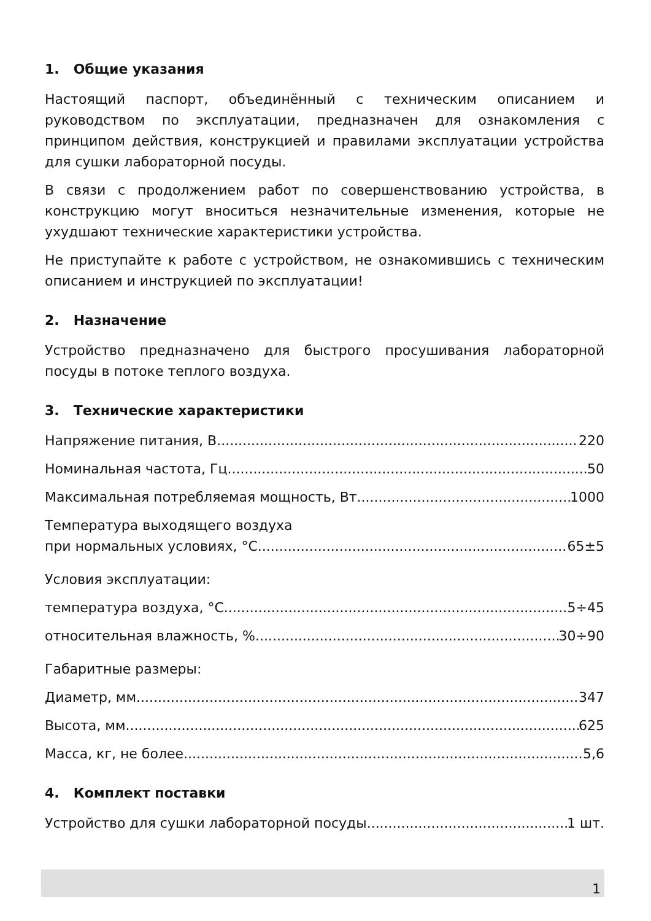1. Общие указания
Настоящий паспорт, объединённый с техническим описанием и руководством по эксплуатации, предназначен для ознакомления с принципом действия, конструкцией и правилами эксплуатации устройства для сушки лабораторной посуды.
В связи с продолжением работ по совершенствованию устройства, в конструкцию могут вноситься незначительные изменения, которые не ухудшают технические характеристики устройства.
Не приступайте к работе с устройством, не ознакомившись с техническим описанием и инструкцией по эксплуатации!
2. Назначение
Устройство предназначено для быстрого просушивания лабораторной посуды в потоке теплого воздуха.
3. Технические характеристики
Напряжение питания, В 220
Номинальная частота, Гц 50
Максимальная потребляемая мощность, Вт 1000
Температура выходящего воздуха
при нормальных условиях, °С 65±5
Условия эксплуатации:
температура воздуха, °С 5÷45
относительная влажность, % 30÷90
Габаритные размеры:
Диаметр, мм 347
Высота, мм 625
Масса, кг, не более 5,6
4. Комплект поставки
Устройство для сушки лабораторной посуды 1 шт.
1